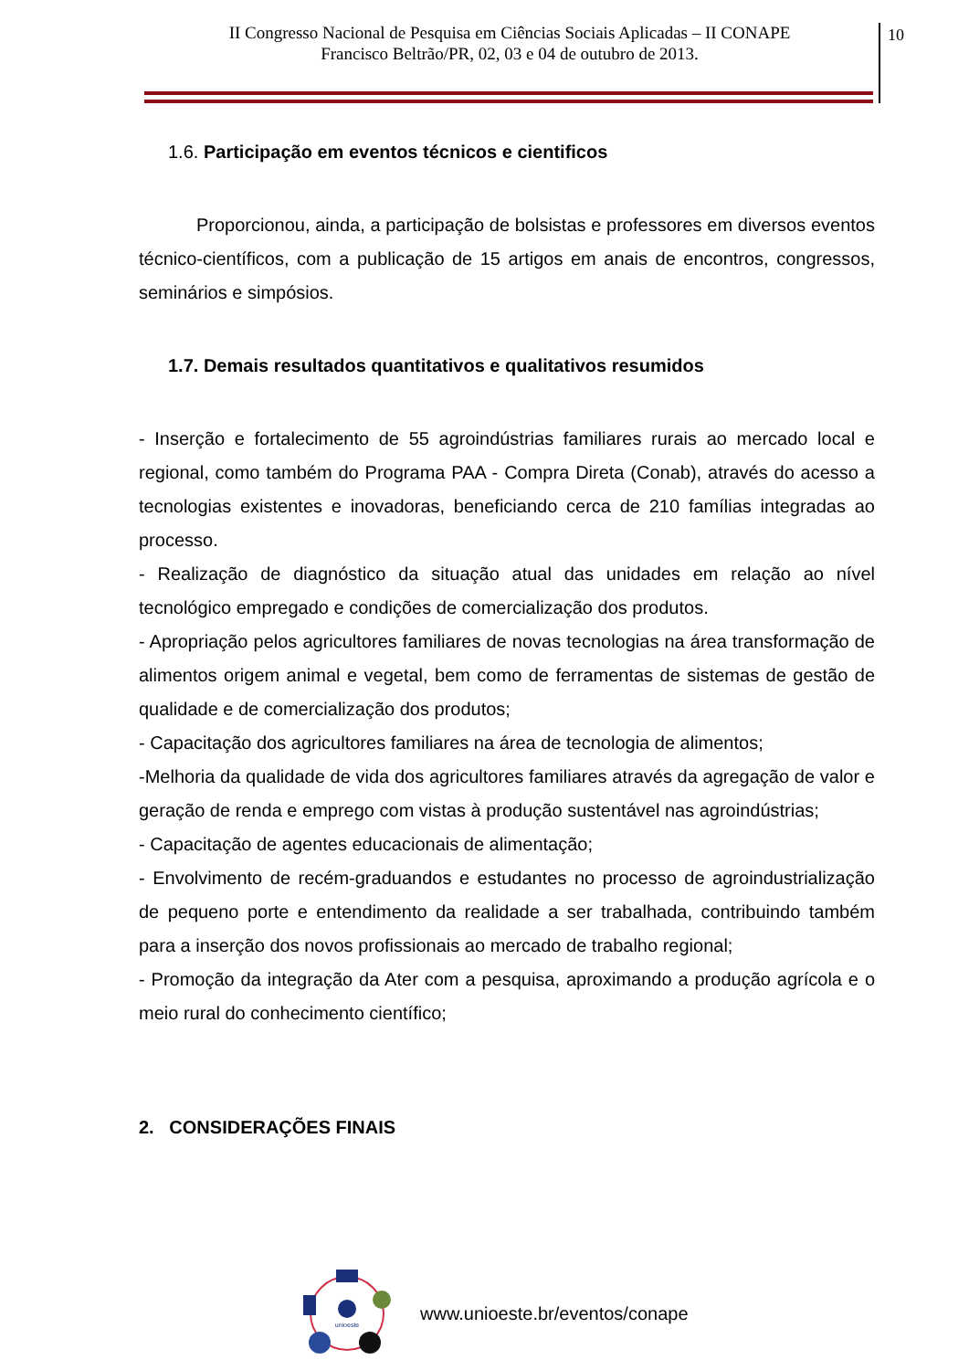II Congresso Nacional de Pesquisa em Ciências Sociais Aplicadas – II CONAPE
Francisco Beltrão/PR, 02, 03 e 04 de outubro de 2013.
10
1.6. Participação em eventos técnicos e cientificos
Proporcionou, ainda, a participação de bolsistas e professores em diversos eventos técnico-científicos, com a publicação de 15 artigos em anais de encontros, congressos, seminários e simpósios.
1.7. Demais resultados quantitativos e qualitativos resumidos
- Inserção e fortalecimento de 55 agroindústrias familiares rurais ao mercado local e regional, como também do Programa PAA - Compra Direta (Conab), através do acesso a tecnologias existentes e inovadoras, beneficiando cerca de 210 famílias integradas ao processo.
- Realização de diagnóstico da situação atual das unidades em relação ao nível tecnológico empregado e condições de comercialização dos produtos.
- Apropriação pelos agricultores familiares de novas tecnologias na área transformação de alimentos origem animal e vegetal, bem como de ferramentas de sistemas de gestão de qualidade e de comercialização dos produtos;
- Capacitação dos agricultores familiares na área de tecnologia de alimentos;
-Melhoria da qualidade de vida dos agricultores familiares através da agregação de valor e geração de renda e emprego com vistas à produção sustentável nas agroindústrias;
- Capacitação de agentes educacionais de alimentação;
- Envolvimento de recém-graduandos e estudantes no processo de agroindustrialização de pequeno porte e entendimento da realidade a ser trabalhada, contribuindo também para a inserção dos novos profissionais ao mercado de trabalho regional;
- Promoção da integração da Ater com a pesquisa, aproximando a produção agrícola e o meio rural do conhecimento científico;
2. CONSIDERAÇÕES FINAIS
unioeste
www.unioeste.br/eventos/conape